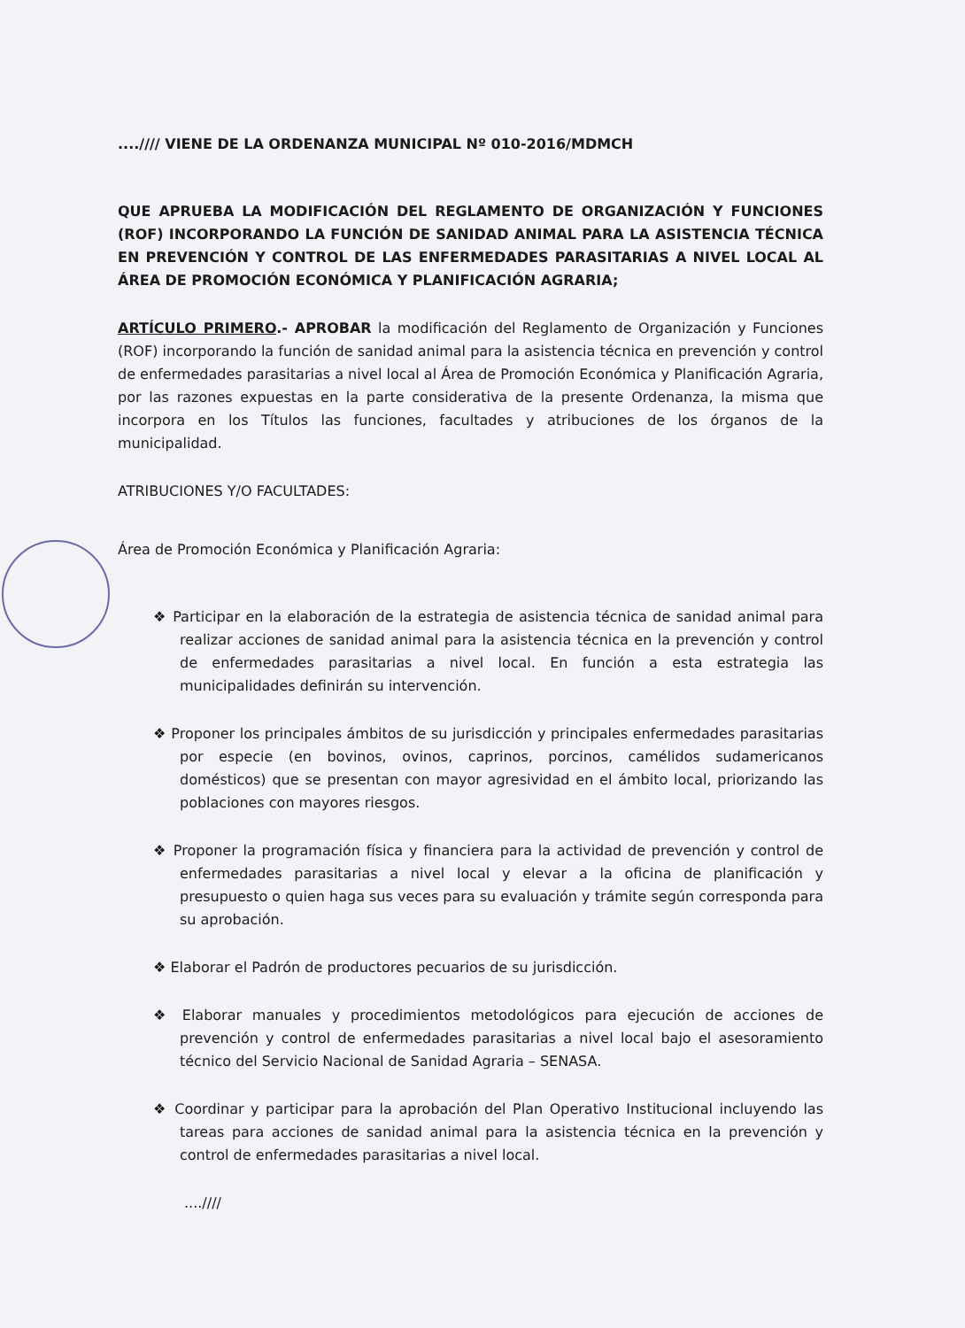....//// VIENE DE LA ORDENANZA MUNICIPAL Nº 010-2016/MDMCH
QUE APRUEBA LA MODIFICACIÓN DEL REGLAMENTO DE ORGANIZACIÓN Y FUNCIONES (ROF) INCORPORANDO LA FUNCIÓN DE SANIDAD ANIMAL PARA LA ASISTENCIA TÉCNICA EN PREVENCIÓN Y CONTROL DE LAS ENFERMEDADES PARASITARIAS A NIVEL LOCAL AL ÁREA DE PROMOCIÓN ECONÓMICA Y PLANIFICACIÓN AGRARIA;
ARTÍCULO PRIMERO.- APROBAR la modificación del Reglamento de Organización y Funciones (ROF) incorporando la función de sanidad animal para la asistencia técnica en prevención y control de enfermedades parasitarias a nivel local al Área de Promoción Económica y Planificación Agraria, por las razones expuestas en la parte considerativa de la presente Ordenanza, la misma que incorpora en los Títulos las funciones, facultades y atribuciones de los órganos de la municipalidad.
ATRIBUCIONES Y/O FACULTADES:
Área de Promoción Económica y Planificación Agraria:
❖ Participar en la elaboración de la estrategia de asistencia técnica de sanidad animal para realizar acciones de sanidad animal para la asistencia técnica en la prevención y control de enfermedades parasitarias a nivel local. En función a esta estrategia las municipalidades definirán su intervención.
❖ Proponer los principales ámbitos de su jurisdicción y principales enfermedades parasitarias por especie (en bovinos, ovinos, caprinos, porcinos, camélidos sudamericanos domésticos) que se presentan con mayor agresividad en el ámbito local, priorizando las poblaciones con mayores riesgos.
❖ Proponer la programación física y financiera para la actividad de prevención y control de enfermedades parasitarias a nivel local y elevar a la oficina de planificación y presupuesto o quien haga sus veces para su evaluación y trámite según corresponda para su aprobación.
❖ Elaborar el Padrón de productores pecuarios de su jurisdicción.
❖ Elaborar manuales y procedimientos metodológicos para ejecución de acciones de prevención y control de enfermedades parasitarias a nivel local bajo el asesoramiento técnico del Servicio Nacional de Sanidad Agraria – SENASA.
❖ Coordinar y participar para la aprobación del Plan Operativo Institucional incluyendo las tareas para acciones de sanidad animal para la asistencia técnica en la prevención y control de enfermedades parasitarias a nivel local.
....////